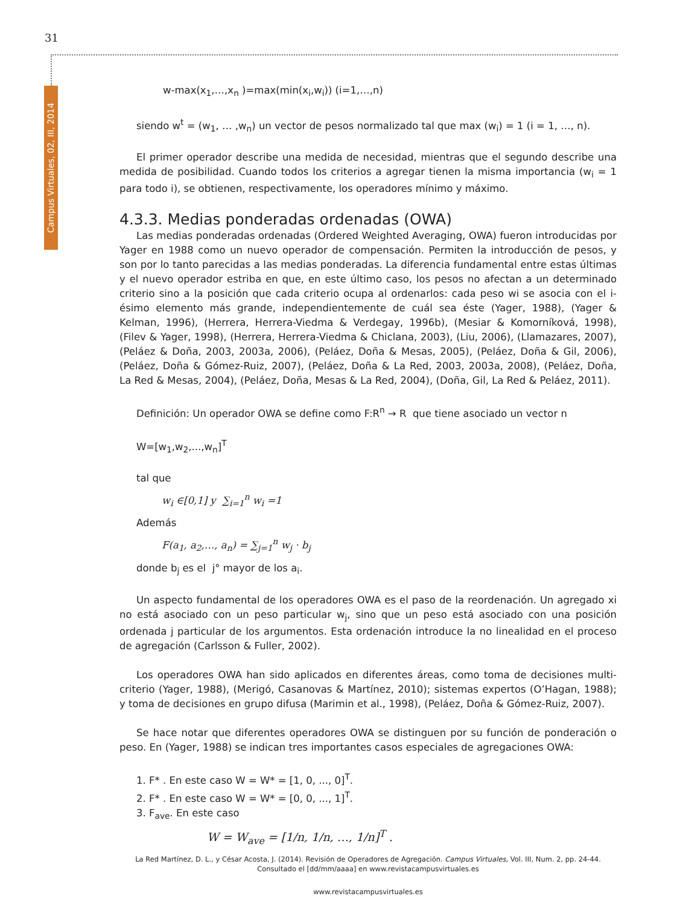31
Campus Virtuales, 02, III, 2014
w-max(x<sub>1</sub>,…,x<sub>n</sub> )=max(min(x<sub>i</sub>,w<sub>i</sub>)) (i=1,…,n)
siendo w<sup>t</sup> = (w<sub>1</sub>, … ,w<sub>n</sub>) un vector de pesos normalizado tal que max (w<sub>i</sub>) = 1 (i = 1, …, n).
El primer operador describe una medida de necesidad, mientras que el segundo describe una medida de posibilidad. Cuando todos los criterios a agregar tienen la misma importancia (w<sub>i</sub> = 1 para todo i), se obtienen, respectivamente, los operadores mínimo y máximo.
4.3.3. Medias ponderadas ordenadas (OWA)
Las medias ponderadas ordenadas (Ordered Weighted Averaging, OWA) fueron introducidas por Yager en 1988 como un nuevo operador de compensación. Permiten la introducción de pesos, y son por lo tanto parecidas a las medias ponderadas. La diferencia fundamental entre estas últimas y el nuevo operador estriba en que, en este último caso, los pesos no afectan a un determinado criterio sino a la posición que cada criterio ocupa al ordenarlos: cada peso wi se asocia con el i-ésimo elemento más grande, independientemente de cuál sea éste (Yager, 1988), (Yager & Kelman, 1996), (Herrera, Herrera-Viedma & Verdegay, 1996b), (Mesiar & Komorníková, 1998), (Filev & Yager, 1998), (Herrera, Herrera-Viedma & Chiclana, 2003), (Liu, 2006), (Llamazares, 2007), (Peláez & Doña, 2003, 2003a, 2006), (Peláez, Doña & Mesas, 2005), (Peláez, Doña & Gil, 2006), (Peláez, Doña & Gómez-Ruiz, 2007), (Peláez, Doña & La Red, 2003, 2003a, 2008), (Peláez, Doña, La Red & Mesas, 2004), (Peláez, Doña, Mesas & La Red, 2004), (Doña, Gil, La Red & Peláez, 2011).
Definición: Un operador OWA se define como F:R<sup>n</sup> → R que tiene asociado un vector n
W=[w<sub>1</sub>,w<sub>2</sub>,...,w<sub>n</sub>]<sup>T</sup>
tal que
w<sub>i</sub> ∈[0,1] y ∑<sub>i=1</sub><sup>n</sup> w<sub>i</sub> =1
Además
F(a<sub>1</sub>, a<sub>2</sub>,…, a<sub>n</sub>) = ∑<sub>j=1</sub><sup>n</sup> w<sub>j</sub> · b<sub>j</sub>
donde b<sub>j</sub> es el j° mayor de los a<sub>i</sub>.
Un aspecto fundamental de los operadores OWA es el paso de la reordenación. Un agregado xi no está asociado con un peso particular w<sub>j</sub>, sino que un peso está asociado con una posición ordenada j particular de los argumentos. Esta ordenación introduce la no linealidad en el proceso de agregación (Carlsson & Fuller, 2002).
Los operadores OWA han sido aplicados en diferentes áreas, como toma de decisiones multi-criterio (Yager, 1988), (Merigó, Casanovas & Martínez, 2010); sistemas expertos (O’Hagan, 1988); y toma de decisiones en grupo difusa (Marimin et al., 1998), (Peláez, Doña & Gómez-Ruiz, 2007).
Se hace notar que diferentes operadores OWA se distinguen por su función de ponderación o peso. En (Yager, 1988) se indican tres importantes casos especiales de agregaciones OWA:
1. F* . En este caso W = W* = [1, 0, ..., 0]<sup>T</sup>.
2. F* . En este caso W = W* = [0, 0, ..., 1]<sup>T</sup>.
3. F<sub>ave</sub>. En este caso
W = W<sub>ave</sub> = [1/n, 1/n, …, 1/n]<sup>T</sup> .
La Red Martínez, D. L., y César Acosta, J. (2014). Revisión de Operadores de Agregación. Campus Virtuales, Vol. III, Num. 2, pp. 24-44. Consultado el [dd/mm/aaaa] en www.revistacampusvirtuales.es
www.revistacampusvirtuales.es